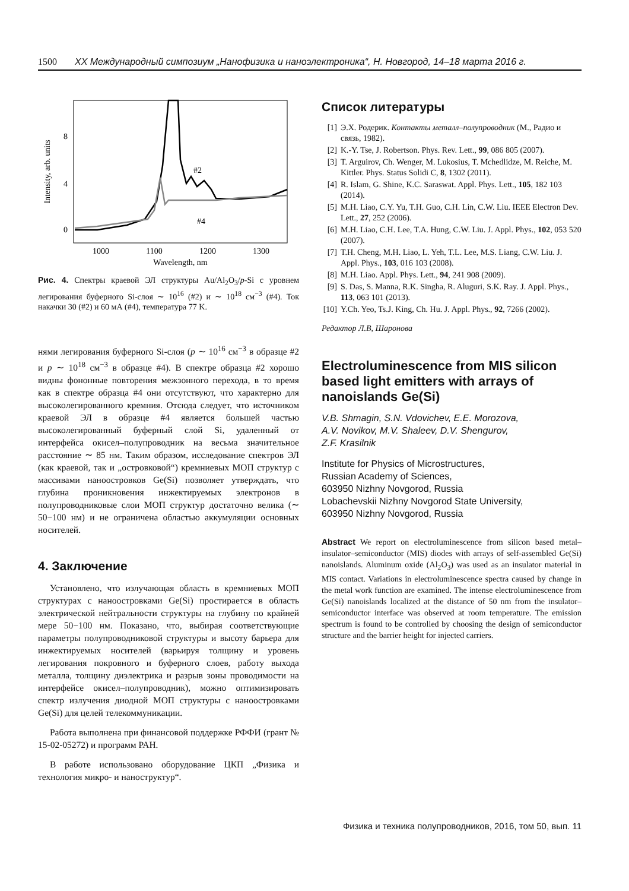1500 XX Международный симпозиум „Нанофизика и наноэлектроника“, Н. Новгород, 14–18 марта 2016 г.
Intensity, arb. units
8
4
0
1000
1100
1200
1300
Wavelength, nm
#2
#4
Рис. 4. Спектры краевой ЭЛ структуры Au/Al<sub>2</sub>O<sub>3</sub>/p-Si с уровнем легирования буферного Si-слоя ∼ 10<sup>16</sup> (#2) и ∼ 10<sup>18</sup> см<sup>−3</sup> (#4). Ток накачки 30 (#2) и 60 мА (#4), температура 77 K.
нями легирования буферного Si-слоя (p ∼ 10<sup>16</sup> см<sup>−3</sup> в образце #2 и p ∼ 10<sup>18</sup> см<sup>−3</sup> в образце #4). В спектре образца #2 хорошо видны фононные повторения межзонного перехода, в то время как в спектре образца #4 они отсутствуют, что характерно для высоколегированного кремния. Отсюда следует, что источником краевой ЭЛ в образце #4 является большей частью высоколегированный буферный слой Si, удаленный от интерфейса окисел–полупроводник на весьма значительное расстояние ∼ 85 нм. Таким образом, исследование спектров ЭЛ (как краевой, так и „островковой“) кремниевых МОП структур с массивами наноостровков Ge(Si) позволяет утверждать, что глубина проникновения инжектируемых электронов в полупроводниковые слои МОП структур достаточно велика (∼ 50−100 нм) и не ограничена областью аккумуляции основных носителей.
4. Заключение
Установлено, что излучающая область в кремниевых МОП структурах с наноостровками Ge(Si) простирается в область электрической нейтральности структуры на глубину по крайней мере 50−100 нм. Показано, что, выбирая соответствующие параметры полупроводниковой структуры и высоту барьера для инжектируемых носителей (варьируя толщину и уровень легирования покровного и буферного слоев, работу выхода металла, толщину диэлектрика и разрыв зоны проводимости на интерфейсе окисел–полупроводник), можно оптимизировать спектр излучения диодной МОП структуры с наноостровками Ge(Si) для целей телекоммуникации.
Работа выполнена при финансовой поддержке РФФИ (грант № 15-02-05272) и программ РАН.
В работе использовано оборудование ЦКП „Физика и технология микро- и наноструктур“.
Список литературы
[1] Э.Х. Родерик. Контакты металл–полупроводник (М., Радио и связь, 1982).
[2] K.-Y. Tse, J. Robertson. Phys. Rev. Lett., 99, 086 805 (2007).
[3] T. Arguirov, Ch. Wenger, M. Lukosius, T. Mchedlidze, M. Reiche, M. Kittler. Phys. Status Solidi C, 8, 1302 (2011).
[4] R. Islam, G. Shine, K.C. Saraswat. Appl. Phys. Lett., 105, 182 103 (2014).
[5] M.H. Liao, C.Y. Yu, T.H. Guo, C.H. Lin, C.W. Liu. IEEE Electron Dev. Lett., 27, 252 (2006).
[6] M.H. Liao, C.H. Lee, T.A. Hung, C.W. Liu. J. Appl. Phys., 102, 053 520 (2007).
[7] T.H. Cheng, M.H. Liao, L. Yeh, T.L. Lee, M.S. Liang, C.W. Liu. J. Appl. Phys., 103, 016 103 (2008).
[8] M.H. Liao. Appl. Phys. Lett., 94, 241 908 (2009).
[9] S. Das, S. Manna, R.K. Singha, R. Aluguri, S.K. Ray. J. Appl. Phys., 113, 063 101 (2013).
[10]
Y.Ch. Yeo, Ts.J. King, Ch. Hu. J. Appl. Phys., 92, 7266 (2002).
Редактор Л.В, Шаронова
Electroluminescence from MIS silicon based light emitters with arrays of nanoislands Ge(Si)
V.B. Shmagin, S.N. Vdovichev, E.E. Morozova,
A.V. Novikov, M.V. Shaleev, D.V. Shengurov,
Z.F. Krasilnik
Institute for Physics of Microstructures,
Russian Academy of Sciences,
603950 Nizhny Novgorod, Russia
Lobachevskii Nizhny Novgorod State University,
603950 Nizhny Novgorod, Russia
Abstract We report on electroluminescence from silicon based metal–insulator–semiconductor (MIS) diodes with arrays of self-assembled Ge(Si) nanoislands. Aluminum oxide (Al<sub>2</sub>O<sub>3</sub>) was used as an insulator material in MIS contact. Variations in electroluminescence spectra caused by change in the metal work function are examined. The intense electroluminescence from Ge(Si) nanoislands localized at the distance of 50 nm from the insulator–semiconductor interface was observed at room temperature. The emission spectrum is found to be controlled by choosing the design of semiconductor structure and the barrier height for injected carriers.
Физика и техника полупроводников, 2016, том 50, вып. 11